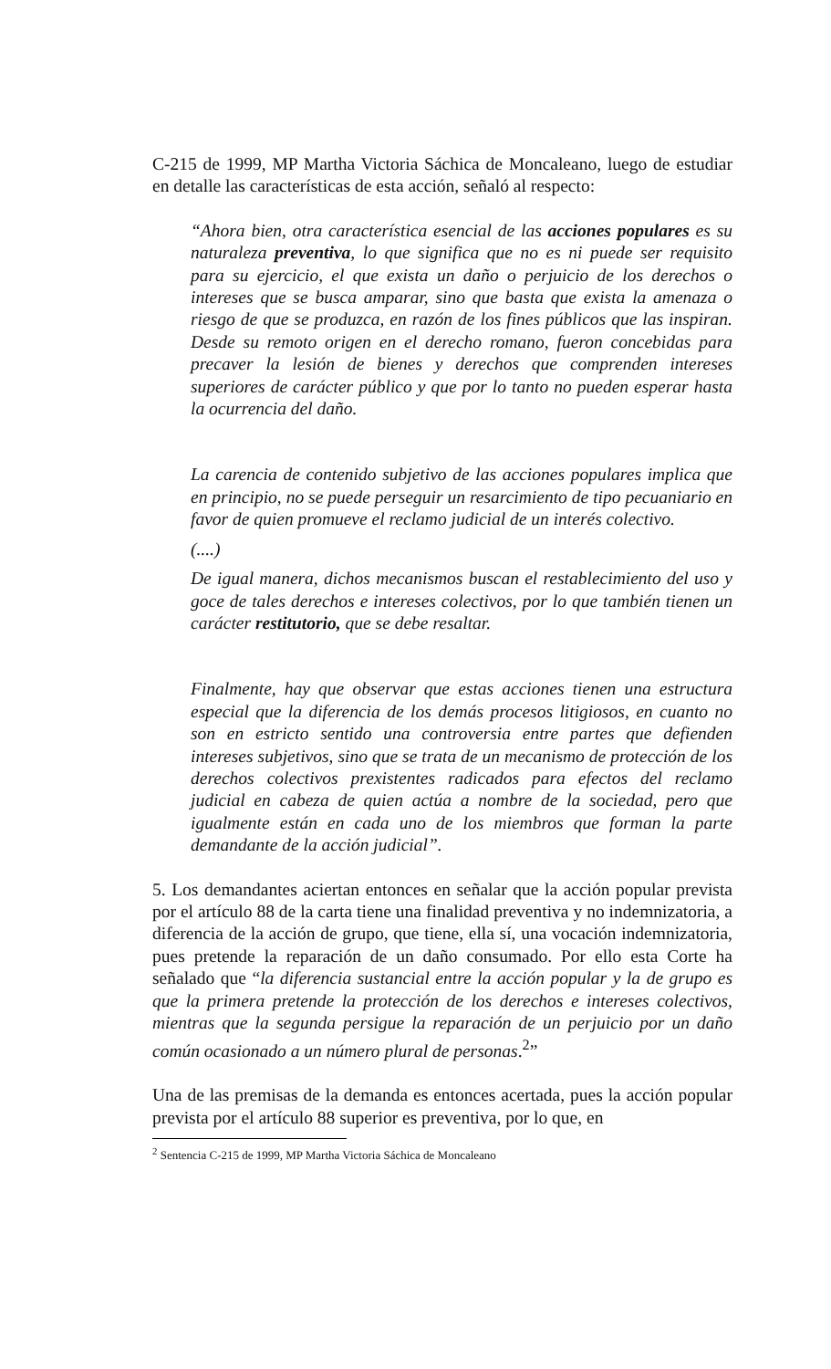C-215 de 1999, MP Martha Victoria Sáchica de Moncaleano, luego de estudiar en detalle las características de esta acción, señaló al respecto:
“Ahora bien, otra característica esencial de las acciones populares es su naturaleza preventiva, lo que significa que no es ni puede ser requisito para su ejercicio, el que exista un daño o perjuicio de los derechos o intereses que se busca amparar, sino que basta que exista la amenaza o riesgo de que se produzca, en razón de los fines públicos que las inspiran. Desde su remoto origen en el derecho romano, fueron concebidas para precaver la lesión de bienes y derechos que comprenden intereses superiores de carácter público y que por lo tanto no pueden esperar hasta la ocurrencia del daño.
La carencia de contenido subjetivo de las acciones populares implica que en principio, no se puede perseguir un resarcimiento de tipo pecuaniario en favor de quien promueve el reclamo judicial de un interés colectivo.
(....)
De igual manera, dichos mecanismos buscan el restablecimiento del uso y goce de tales derechos e intereses colectivos, por lo que también tienen un carácter restitutorio, que se debe resaltar.
Finalmente, hay que observar que estas acciones tienen una estructura especial que la diferencia de los demás procesos litigiosos, en cuanto no son en estricto sentido una controversia entre partes que defienden intereses subjetivos, sino que se trata de un mecanismo de protección de los derechos colectivos prexistentes radicados para efectos del reclamo judicial en cabeza de quien actúa a nombre de la sociedad, pero que igualmente están en cada uno de los miembros que forman la parte demandante de la acción judicial”.
5. Los demandantes aciertan entonces en señalar que la acción popular prevista por el artículo 88 de la carta tiene una finalidad preventiva y no indemnizatoria, a diferencia de la acción de grupo, que tiene, ella sí, una vocación indemnizatoria, pues pretende la reparación de un daño consumado. Por ello esta Corte ha señalado que “la diferencia sustancial entre la acción popular y la de grupo es que la primera pretende la protección de los derechos e intereses colectivos, mientras que la segunda persigue la reparación de un perjuicio por un daño común ocasionado a un número plural de personas.<sup>2</sup>”
Una de las premisas de la demanda es entonces acertada, pues la acción popular prevista por el artículo 88 superior es preventiva, por lo que, en
<sup>2</sup> Sentencia C-215 de 1999, MP Martha Victoria Sáchica de Moncaleano